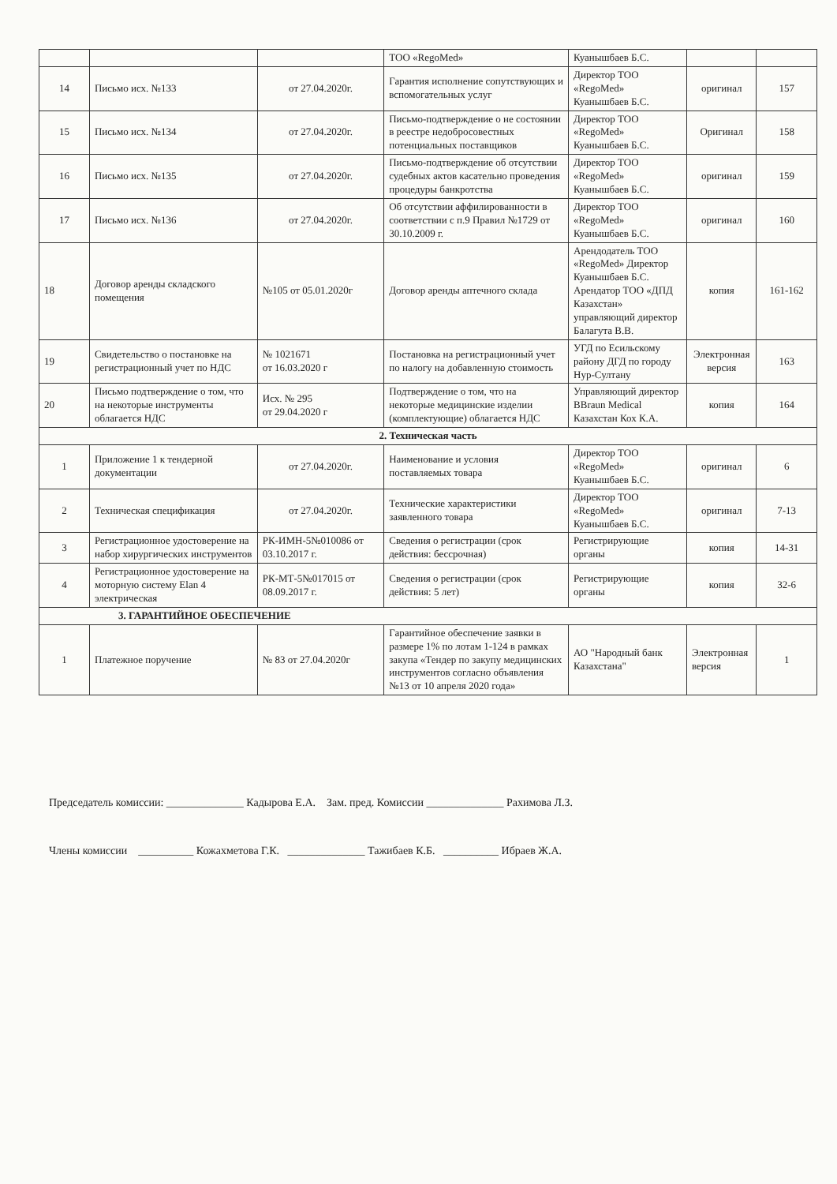| | | | ТОО «RegoMed» | Куанышбаев Б.С. | | |
| 14 | Письмо исх. №133 | от 27.04.2020г. | Гарантия исполнение сопутствующих и вспомогательных услуг | Директор ТОО «RegoMed» Куанышбаев Б.С. | оригинал | 157 |
| 15 | Письмо исх. №134 | от 27.04.2020г. | Письмо-подтверждение о не состоянии в реестре недобросовестных потенциальных поставщиков | Директор ТОО «RegoMed» Куанышбаев Б.С. | Оригинал | 158 |
| 16 | Письмо исх. №135 | от 27.04.2020г. | Письмо-подтверждение об отсутствии судебных актов касательно проведения процедуры банкротства | Директор ТОО «RegoMed» Куанышбаев Б.С. | оригинал | 159 |
| 17 | Письмо исх. №136 | от 27.04.2020г. | Об отсутствии аффилированности в соответствии с п.9 Правил №1729 от 30.10.2009 г. | Директор ТОО «RegoMed» Куанышбаев Б.С. | оригинал | 160 |
| 18 | Договор аренды складского помещения | №105 от 05.01.2020г | Договор аренды аптечного склада | Арендодатель ТОО «RegoMed» Директор Куанышбаев Б.С. Арендатор ТОО «ДПД Казахстан» управляющий директор Балагута В.В. | копия | 161-162 |
| 19 | Свидетельство о постановке на регистрационный учет по НДС | № 1021671 от 16.03.2020 г | Постановка на регистрационный учет по налогу на добавленную стоимость | УГД по Есильскому району ДГД по городу Нур-Султану | Электронная версия | 163 |
| 20 | Письмо подтверждение о том, что на некоторые инструменты облагается НДС | Исх. № 295 от 29.04.2020 г | Подтверждение о том, что на некоторые медицинские изделии (комплектующие) облагается НДС | Управляющий директор BBraun Medical Казахстан Кох К.А. | копия | 164 |
| 2. Техническая часть | | | | | | |
| 1 | Приложение 1 к тендерной документации | от 27.04.2020г. | Наименование и условия поставляемых товара | Директор ТОО «RegoMed» Куанышбаев Б.С. | оригинал | 6 |
| 2 | Техническая спецификация | от 27.04.2020г. | Технические характеристики заявленного товара | Директор ТОО «RegoMed» Куанышбаев Б.С. | оригинал | 7-13 |
| 3 | Регистрационное удостоверение на набор хирургических инструментов | РК-ИМН-5№010086 от 03.10.2017 г. | Сведения о регистрации (срок действия: бессрочная) | Регистрирующие органы | копия | 14-31 |
| 4 | Регистрационное удостоверение на моторную систему Elan 4 электрическая | РК-МТ-5№017015 от 08.09.2017 г. | Сведения о регистрации (срок действия: 5 лет) | Регистрирующие органы | копия | 32-6 |
| 3. ГАРАНТИЙНОЕ ОБЕСПЕЧЕНИЕ | | | | | | |
| 1 | Платежное поручение | № 83 от 27.04.2020г | Гарантийное обеспечение заявки в размере 1% по лотам 1-124 в рамках закупа «Тендер по закупу медицинских инструментов согласно объявления №13 от 10 апреля 2020 года» | АО "Народный банк Казахстана" | Электронная версия | 1 |
Председатель комиссии: ______________ Кадырова Е.А. Зам. пред. Комиссии ______________ Рахимова Л.З.
Члены комиссии __________ Кожахметова Г.К. ______________ Тажибаев К.Б. __________ Ибраев Ж.А.